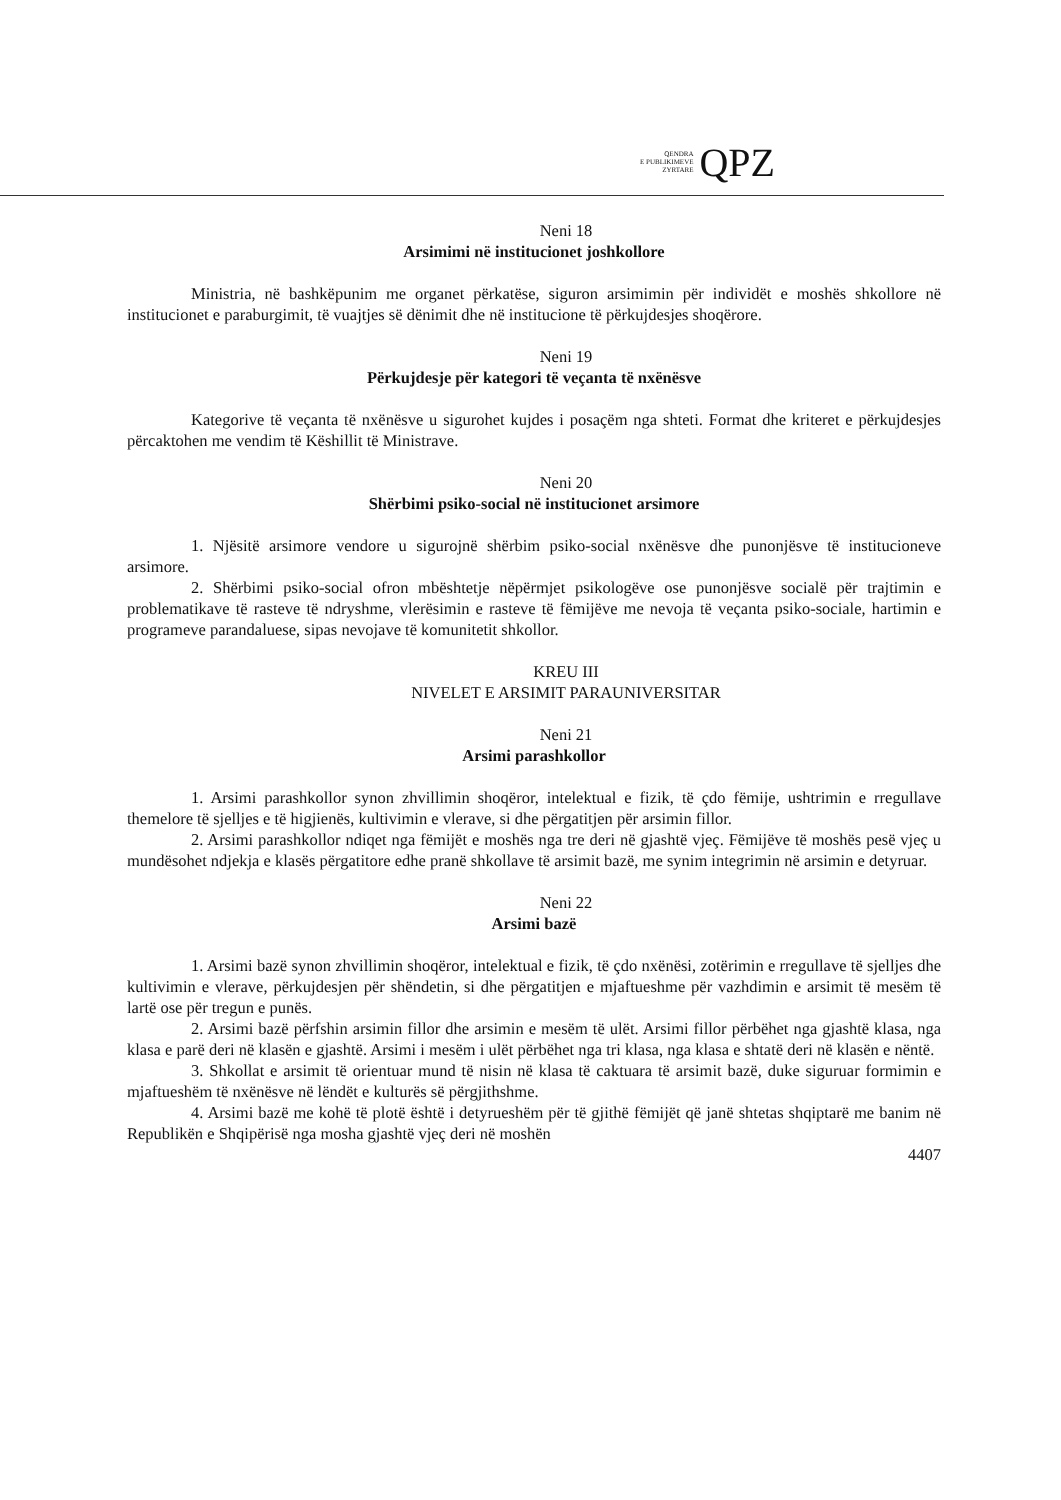QENDRA
E PUBLIKIMEVE
ZYRTARE
QPZ
Neni 18
Arsimimi në institucionet joshkollore
Ministria, në bashkëpunim me organet përkatëse, siguron arsimimin për individët e moshës shkollore në institucionet e paraburgimit, të vuajtjes së dënimit dhe në institucione të përkujdesjes shoqërore.
Neni 19
Përkujdesje për kategori të veçanta të nxënësve
Kategorive të veçanta të nxënësve u sigurohet kujdes i posaçëm nga shteti. Format dhe kriteret e përkujdesjes përcaktohen me vendim të Këshillit të Ministrave.
Neni 20
Shërbimi psiko-social në institucionet arsimore
1. Njësitë arsimore vendore u sigurojnë shërbim psiko-social nxënësve dhe punonjësve të institucioneve arsimore.
2. Shërbimi psiko-social ofron mbështetje nëpërmjet psikologëve ose punonjësve socialë për trajtimin e problematikave të rasteve të ndryshme, vlerësimin e rasteve të fëmijëve me nevoja të veçanta psiko-sociale, hartimin e programeve parandaluese, sipas nevojave të komunitetit shkollor.
KREU III
NIVELET E ARSIMIT PARAUNIVERSITAR
Neni 21
Arsimi parashkollor
1. Arsimi parashkollor synon zhvillimin shoqëror, intelektual e fizik, të çdo fëmije, ushtrimin e rregullave themelore të sjelljes e të higjienës, kultivimin e vlerave, si dhe përgatitjen për arsimin fillor.
2. Arsimi parashkollor ndiqet nga fëmijët e moshës nga tre deri në gjashtë vjeç. Fëmijëve të moshës pesë vjeç u mundësohet ndjekja e klasës përgatitore edhe pranë shkollave të arsimit bazë, me synim integrimin në arsimin e detyruar.
Neni 22
Arsimi bazë
1. Arsimi bazë synon zhvillimin shoqëror, intelektual e fizik, të çdo nxënësi, zotërimin e rregullave të sjelljes dhe kultivimin e vlerave, përkujdesjen për shëndetin, si dhe përgatitjen e mjaftueshme për vazhdimin e arsimit të mesëm të lartë ose për tregun e punës.
2. Arsimi bazë përfshin arsimin fillor dhe arsimin e mesëm të ulët. Arsimi fillor përbëhet nga gjashtë klasa, nga klasa e parë deri në klasën e gjashtë. Arsimi i mesëm i ulët përbëhet nga tri klasa, nga klasa e shtatë deri në klasën e nëntë.
3. Shkollat e arsimit të orientuar mund të nisin në klasa të caktuara të arsimit bazë, duke siguruar formimin e mjaftueshëm të nxënësve në lëndët e kulturës së përgjithshme.
4. Arsimi bazë me kohë të plotë është i detyrueshëm për të gjithë fëmijët që janë shtetas shqiptarë me banim në Republikën e Shqipërisë nga mosha gjashtë vjeç deri në moshën
4407